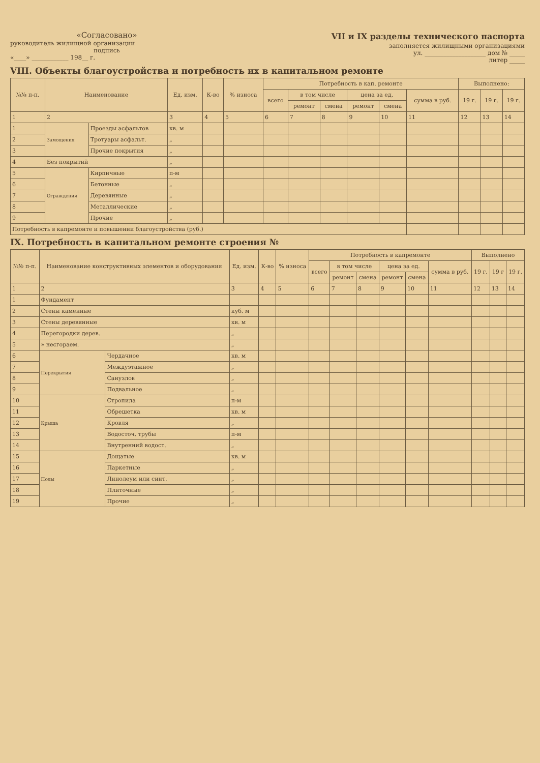«Согласовано»
руководитель жилищной организации
подпись
«____» ____________ 198__ г.
VII и IX разделы технического паспорта
заполняется жилищными организациями
ул. ____________________ дом № _____
литер _____
VIII. Объекты благоустройства и потребность их в капитальном ремонте
| №№ п-п. | Наименование | | Ед. изм. | К-во | % износа | Потребность в кап. ремонте | | | | | | Выполнено: | | |
| --- | --- | --- | --- | --- | --- | --- | --- | --- | --- | --- | --- | --- | --- | --- |
| | | | | | | всего | в том числе | | цена за ед. | | сумма в руб. | 19 г. | 19 г. | 19 г. |
| | | | | | | | ремонт | смена | ремонт | смена | | | | |
| 1 | 2 | | 3 | 4 | 5 | 6 | 7 | 8 | 9 | 10 | 11 | 12 | 13 | 14 |
| 1 | Замощения | Проезды асфальтов | кв. м | | | | | | | | | | | |
| 2 | | Тротуары асфальт. | „ | | | | | | | | | | | |
| 3 | | Прочие покрытия | „ | | | | | | | | | | | |
| 4 | Без покрытий | | „ | | | | | | | | | | | |
| 5 | Ограждения | Кирпичные | п-м | | | | | | | | | | | |
| 6 | | Бетонные | „ | | | | | | | | | | | |
| 7 | | Деревянные | „ | | | | | | | | | | | |
| 8 | | Металлические | „ | | | | | | | | | | | |
| 9 | | Прочие | „ | | | | | | | | | | | |
| Потребность в капремонте и повышении благоустройства (руб.) | | | | | | | | | | | | | | |
IX. Потребность в капитальном ремонте строения №
| №№ п-п. | Наименование конструктивных элементов и оборудования | | Ед. изм. | К-во | % износа | Потребность в капремонте | | | | | | Выполнено | | |
| --- | --- | --- | --- | --- | --- | --- | --- | --- | --- | --- | --- | --- | --- | --- |
| | | | | | | всего | в том числе | | цена за ед. | | сумма в руб. | 19 г. | 19 г | 19 г. |
| | | | | | | | ремонт | смена | ремонт | смена | | | | |
| 1 | 2 | | 3 | 4 | 5 | 6 | 7 | 8 | 9 | 10 | 11 | 12 | 13 | 14 |
| 1 | Фундамент | | | | | | | | | | | | | |
| 2 | Стены каменные | | куб. м | | | | | | | | | | | |
| 3 | Стены деревянные | | кв. м | | | | | | | | | | | |
| 4 | Перегородки дерев. | | „ | | | | | | | | | | | |
| 5 | » несгораем. | | „ | | | | | | | | | | | |
| 6 | Перекрытия | Чердачное | кв. м | | | | | | | | | | | |
| 7 | | Междуэтажное | „ | | | | | | | | | | | |
| 8 | | Санузлов | „ | | | | | | | | | | | |
| 9 | | Подвальное | „ | | | | | | | | | | | |
| 10 | Крыша | Стропила | п-м | | | | | | | | | | | |
| 11 | | Обрешетка | кв. м | | | | | | | | | | | |
| 12 | | Кровля | „ | | | | | | | | | | | |
| 13 | | Водосточ. трубы | п-м | | | | | | | | | | | |
| 14 | | Внутренний водост. | „ | | | | | | | | | | | |
| 15 | Полы | Дощатые | кв. м | | | | | | | | | | | |
| 16 | | Паркетные | „ | | | | | | | | | | | |
| 17 | | Линолеум или синт. | „ | | | | | | | | | | | |
| 18 | | Плиточные | „ | | | | | | | | | | | |
| 19 | | Прочие | „ | | | | | | | | | | | |